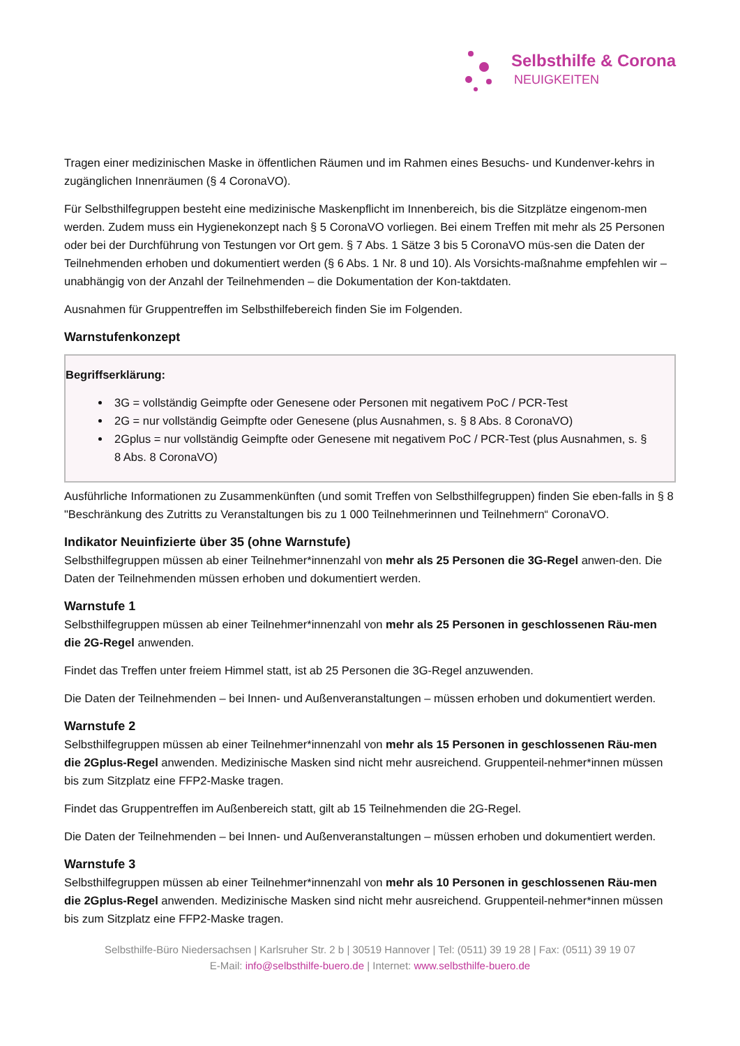Selbsthilfe & Corona
NEUIGKEITEN
Tragen einer medizinischen Maske in öffentlichen Räumen und im Rahmen eines Besuchs- und Kundenver-kehrs in zugänglichen Innenräumen (§ 4 CoronaVO).
Für Selbsthilfegruppen besteht eine medizinische Maskenpflicht im Innenbereich, bis die Sitzplätze eingenom-men werden. Zudem muss ein Hygienekonzept nach § 5 CoronaVO vorliegen. Bei einem Treffen mit mehr als 25 Personen oder bei der Durchführung von Testungen vor Ort gem. § 7 Abs. 1 Sätze 3 bis 5 CoronaVO müs-sen die Daten der Teilnehmenden erhoben und dokumentiert werden (§ 6 Abs. 1 Nr. 8 und 10). Als Vorsichts-maßnahme empfehlen wir – unabhängig von der Anzahl der Teilnehmenden – die Dokumentation der Kon-taktdaten.
Ausnahmen für Gruppentreffen im Selbsthilfebereich finden Sie im Folgenden.
Warnstufenkonzept
Begriffserklärung:
3G = vollständig Geimpfte oder Genesene oder Personen mit negativem PoC / PCR-Test
2G = nur vollständig Geimpfte oder Genesene (plus Ausnahmen, s. § 8 Abs. 8 CoronaVO)
2Gplus = nur vollständig Geimpfte oder Genesene mit negativem PoC / PCR-Test (plus Ausnahmen, s. § 8 Abs. 8 CoronaVO)
Ausführliche Informationen zu Zusammenkünften (und somit Treffen von Selbsthilfegruppen) finden Sie eben-falls in § 8 "Beschränkung des Zutritts zu Veranstaltungen bis zu 1 000 Teilnehmerinnen und Teilnehmern“ CoronaVO.
Indikator Neuinfizierte über 35 (ohne Warnstufe)
Selbsthilfegruppen müssen ab einer Teilnehmer*innenzahl von mehr als 25 Personen die 3G-Regel anwen-den. Die Daten der Teilnehmenden müssen erhoben und dokumentiert werden.
Warnstufe 1
Selbsthilfegruppen müssen ab einer Teilnehmer*innenzahl von mehr als 25 Personen in geschlossenen Räu-men die 2G-Regel anwenden.
Findet das Treffen unter freiem Himmel statt, ist ab 25 Personen die 3G-Regel anzuwenden.
Die Daten der Teilnehmenden – bei Innen- und Außenveranstaltungen – müssen erhoben und dokumentiert werden.
Warnstufe 2
Selbsthilfegruppen müssen ab einer Teilnehmer*innenzahl von mehr als 15 Personen in geschlossenen Räu-men die 2Gplus-Regel anwenden. Medizinische Masken sind nicht mehr ausreichend. Gruppenteil-nehmer*innen müssen bis zum Sitzplatz eine FFP2-Maske tragen.
Findet das Gruppentreffen im Außenbereich statt, gilt ab 15 Teilnehmenden die 2G-Regel.
Die Daten der Teilnehmenden – bei Innen- und Außenveranstaltungen – müssen erhoben und dokumentiert werden.
Warnstufe 3
Selbsthilfegruppen müssen ab einer Teilnehmer*innenzahl von mehr als 10 Personen in geschlossenen Räu-men die 2Gplus-Regel anwenden. Medizinische Masken sind nicht mehr ausreichend. Gruppenteil-nehmer*innen müssen bis zum Sitzplatz eine FFP2-Maske tragen.
Selbsthilfe-Büro Niedersachsen | Karlsruher Str. 2 b | 30519 Hannover | Tel: (0511) 39 19 28 | Fax: (0511) 39 19 07
E-Mail: info@selbsthilfe-buero.de | Internet: www.selbsthilfe-buero.de